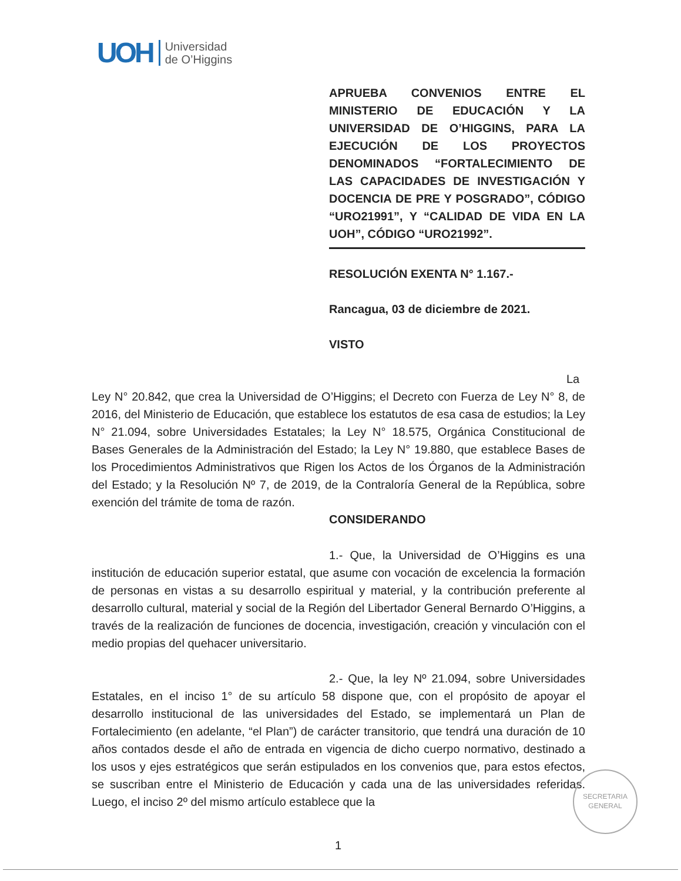UOH Universidad
de O’Higgins
APRUEBA CONVENIOS ENTRE EL MINISTERIO DE EDUCACIÓN Y LA UNIVERSIDAD DE O’HIGGINS, PARA LA EJECUCIÓN DE LOS PROYECTOS DENOMINADOS “FORTALECIMIENTO DE LAS CAPACIDADES DE INVESTIGACIÓN Y DOCENCIA DE PRE Y POSGRADO”, CÓDIGO “URO21991”, Y “CALIDAD DE VIDA EN LA UOH”, CÓDIGO “URO21992”.
RESOLUCIÓN EXENTA N° 1.167.-
Rancagua, 03 de diciembre de 2021.
VISTO
La Ley N° 20.842, que crea la Universidad de O’Higgins; el Decreto con Fuerza de Ley N° 8, de 2016, del Ministerio de Educación, que establece los estatutos de esa casa de estudios; la Ley N° 21.094, sobre Universidades Estatales; la Ley N° 18.575, Orgánica Constitucional de Bases Generales de la Administración del Estado; la Ley N° 19.880, que establece Bases de los Procedimientos Administrativos que Rigen los Actos de los Órganos de la Administración del Estado; y la Resolución Nº 7, de 2019, de la Contraloría General de la República, sobre exención del trámite de toma de razón.
CONSIDERANDO
1.- Que, la Universidad de O’Higgins es una institución de educación superior estatal, que asume con vocación de excelencia la formación de personas en vistas a su desarrollo espiritual y material, y la contribución preferente al desarrollo cultural, material y social de la Región del Libertador General Bernardo O’Higgins, a través de la realización de funciones de docencia, investigación, creación y vinculación con el medio propias del quehacer universitario.
2.- Que, la ley Nº 21.094, sobre Universidades Estatales, en el inciso 1° de su artículo 58 dispone que, con el propósito de apoyar el desarrollo institucional de las universidades del Estado, se implementará un Plan de Fortalecimiento (en adelante, “el Plan”) de carácter transitorio, que tendrá una duración de 10 años contados desde el año de entrada en vigencia de dicho cuerpo normativo, destinado a los usos y ejes estratégicos que serán estipulados en los convenios que, para estos efectos, se suscriban entre el Ministerio de Educación y cada una de las universidades referidas. Luego, el inciso 2º del mismo artículo establece que la
SECRETARIA
GENERAL
1